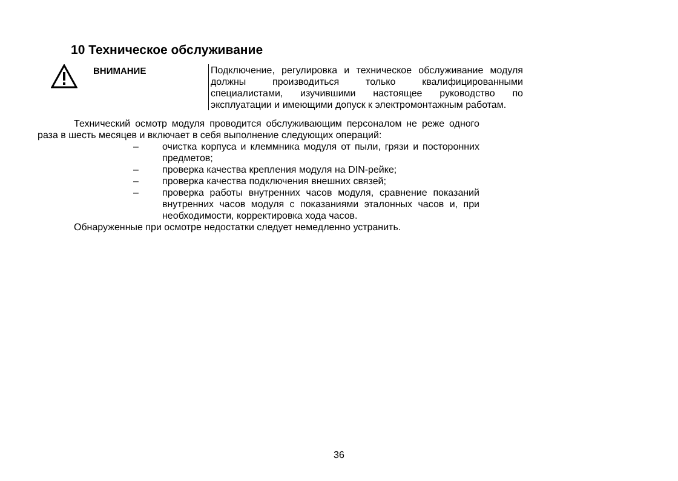10 Техническое обслуживание
ВНИМАНИЕ
Подключение, регулировка и техническое обслуживание модуля должны производиться только квалифицированными специалистами, изучившими настоящее руководство по эксплуатации и имеющими допуск к электромонтажным работам.
Технический осмотр модуля проводится обслуживающим персоналом не реже одного раза в шесть месяцев и включает в себя выполнение следующих операций:
– очистка корпуса и клеммника модуля от пыли, грязи и посторонних предметов;
– проверка качества крепления модуля на DIN-рейке;
– проверка качества подключения внешних связей;
– проверка работы внутренних часов модуля, сравнение показаний внутренних часов модуля с показаниями эталонных часов и, при необходимости, корректировка хода часов.
Обнаруженные при осмотре недостатки следует немедленно устранить.
36